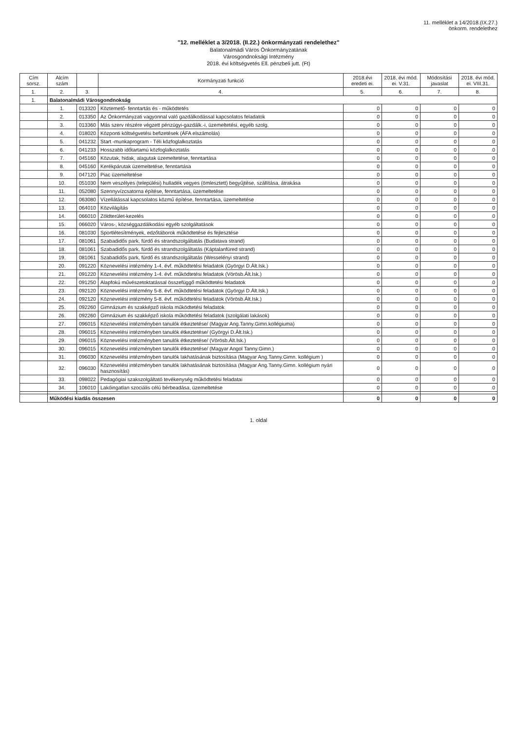11. melléklet a 14/2018.(IX.27.)
önkorm. rendelethez
"12. melléklet a 3/2018. (II.22.) önkormányzati rendelethez"
Balatonalmádi Város Önkormányzatának
Városgondnoksági Intézmény
2018. évi költségvetés Ell. pénzbeli jutt. (Ft)
| Cím sorsz. | Alcím szám | | Kormányzati funkció | 2018.évi eredeti ei. | 2018. évi mód. ei. V.31. | Módosítási javaslat | 2018. évi mód. ei. VIII.31. |
| --- | --- | --- | --- | --- | --- | --- | --- |
| 1. | 2. | 3. | 4. | 5. | 6. | 7. | 8. |
| 1. | Balatonalmádi Városgondnokság | | | | | | |
| | 1. | 013320 | Köztemető- fenntartás és - működtetés | 0 | 0 | 0 | 0 |
| | 2. | 013350 | Az Önkormányzati vagyonnal való gazdálkodással kapcsolatos feladatok | 0 | 0 | 0 | 0 |
| | 3. | 013360 | Más szerv részére végzett pénzügyi-gazdálk.-i, üzemeltetési, egyéb szolg. | 0 | 0 | 0 | 0 |
| | 4. | 018020 | Központi költségvetési befizetések (ÁFA elszámolás) | 0 | 0 | 0 | 0 |
| | 5. | 041232 | Start -munkaprogram - Téli közfoglalkoztatás | 0 | 0 | 0 | 0 |
| | 6. | 041233 | Hosszabb időtartamú közfoglalkoztatás | 0 | 0 | 0 | 0 |
| | 7. | 045160 | Közutak, hidak, alagutak üzemeltetése, fenntartása | 0 | 0 | 0 | 0 |
| | 8. | 045160 | Kerékpárutak üzemeltetése, fenntartása | 0 | 0 | 0 | 0 |
| | 9. | 047120 | Piac üzemeltetése | 0 | 0 | 0 | 0 |
| | 10. | 051030 | Nem veszélyes (települési) hulladék vegyes (ömlesztett) begyűjtése, szállítása, átrakása | 0 | 0 | 0 | 0 |
| | 11. | 052080 | Szennyvízcsatorna építése, fenntartása, üzemeltetése | 0 | 0 | 0 | 0 |
| | 12. | 063080 | Vízellátással kapcsolatos közmű építése, fenntartása, üzemeltetése | 0 | 0 | 0 | 0 |
| | 13. | 064010 | Közvilágítás | 0 | 0 | 0 | 0 |
| | 14. | 066010 | Zöldterület-kezelés | 0 | 0 | 0 | 0 |
| | 15. | 066020 | Város-, községgazdálkodási egyéb szolgáltatások | 0 | 0 | 0 | 0 |
| | 16. | 081030 | Sportlétesítmények, edzőtáborok működtetése és fejlesztése | 0 | 0 | 0 | 0 |
| | 17. | 081061 | Szabadidős park, fürdő és strandszolgáltatás (Budatava strand) | 0 | 0 | 0 | 0 |
| | 18. | 081061 | Szabadidős park, fürdő és strandszolgáltatás (Káptalanfüred strand) | 0 | 0 | 0 | 0 |
| | 19. | 081061 | Szabadidős park, fürdő és strandszolgáltatás (Wesselényi strand) | 0 | 0 | 0 | 0 |
| | 20. | 091220 | Köznevelési intézmény 1-4. évf. működtetési feladatok (Györgyi D.Ált.Isk.) | 0 | 0 | 0 | 0 |
| | 21. | 091220 | Köznevelési intézmény 1-4. évf. működtetési feladatok (Vörösb.Ált.Isk.) | 0 | 0 | 0 | 0 |
| | 22. | 091250 | Alapfokú művészetoktatással összefüggő működtetési feladatok | 0 | 0 | 0 | 0 |
| | 23. | 092120 | Köznevelési intézmény 5-8. évf. működtetési feladatok (Györgyi D.Ált.Isk.) | 0 | 0 | 0 | 0 |
| | 24. | 092120 | Köznevelési intézmény 5-8. évf. működtetési feladatok (Vörösb.Ált.Isk.) | 0 | 0 | 0 | 0 |
| | 25. | 092260 | Gimnázium és szakképző iskola működtetési feladatok | 0 | 0 | 0 | 0 |
| | 26. | 092260 | Gimnázium és szakképző iskola működtetési feladatok (szolgálati lakások) | 0 | 0 | 0 | 0 |
| | 27. | 096015 | Köznevelési intézményben tanulók étkeztetése/ (Magyar Ang.Tanny.Gimn.kollégiuma) | 0 | 0 | 0 | 0 |
| | 28. | 096015 | Köznevelési intézményben tanulók étkeztetése/ (Györgyi D.Ált.Isk.) | 0 | 0 | 0 | 0 |
| | 29. | 096015 | Köznevelési intézményben tanulók étkeztetése/ (Vörösb.Ált.Isk.) | 0 | 0 | 0 | 0 |
| | 30. | 096015 | Köznevelési intézményben tanulók étkeztetése/ (Magyar Angol Tanny.Gimn.) | 0 | 0 | 0 | 0 |
| | 31. | 096030 | Köznevelési intézményben tanulók lakhatásának biztosítása (Magyar Ang.Tanny.Gimn. kollégium ) | 0 | 0 | 0 | 0 |
| | 32. | 096030 | Köznevelési intézményben tanulók lakhatásának biztosítása (Magyar Ang.Tanny.Gimn. kollégium nyári hasznosítás) | 0 | 0 | 0 | 0 |
| | 33. | 098022 | Pedagógiai szakszolgáltató tevékenység működtetési feladatai | 0 | 0 | 0 | 0 |
| | 34. | 106010 | Lakóingatlan szociális célú bérbeadása, üzemeltetése | 0 | 0 | 0 | 0 |
| | Működési kiadás összesen | | | 0 | 0 | 0 | 0 |
1. oldal